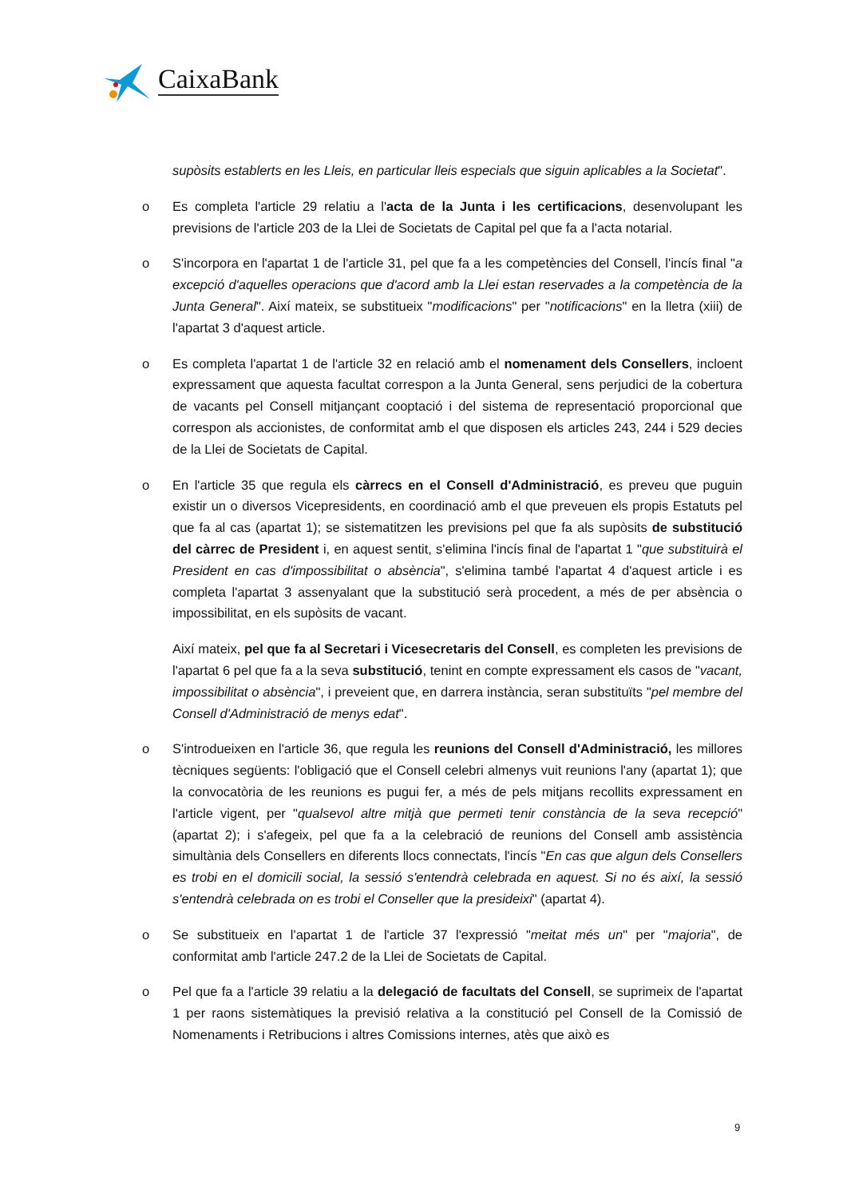CaixaBank
supòsits establerts en les Lleis, en particular lleis especials que siguin aplicables a la Societat".
o Es completa l'article 29 relatiu a l'acta de la Junta i les certificacions, desenvolupant les previsions de l'article 203 de la Llei de Societats de Capital pel que fa a l'acta notarial.
o S'incorpora en l'apartat 1 de l'article 31, pel que fa a les competències del Consell, l'incís final "a excepció d'aquelles operacions que d'acord amb la Llei estan reservades a la competència de la Junta General". Així mateix, se substitueix "modificacions" per "notificacions" en la lletra (xiii) de l'apartat 3 d'aquest article.
o Es completa l'apartat 1 de l'article 32 en relació amb el nomenament dels Consellers, incloent expressament que aquesta facultat correspon a la Junta General, sens perjudici de la cobertura de vacants pel Consell mitjançant cooptació i del sistema de representació proporcional que correspon als accionistes, de conformitat amb el que disposen els articles 243, 244 i 529 decies de la Llei de Societats de Capital.
o En l'article 35 que regula els càrrecs en el Consell d'Administració, es preveu que puguin existir un o diversos Vicepresidents, en coordinació amb el que preveuen els propis Estatuts pel que fa al cas (apartat 1); se sistematitzen les previsions pel que fa als supòsits de substitució del càrrec de President i, en aquest sentit, s'elimina l'incís final de l'apartat 1 "que substituirà el President en cas d'impossibilitat o absència", s'elimina també l'apartat 4 d'aquest article i es completa l'apartat 3 assenyalant que la substitució serà procedent, a més de per absència o impossibilitat, en els supòsits de vacant.
Així mateix, pel que fa al Secretari i Vicesecretaris del Consell, es completen les previsions de l'apartat 6 pel que fa a la seva substitució, tenint en compte expressament els casos de "vacant, impossibilitat o absència", i preveient que, en darrera instància, seran substituïts "pel membre del Consell d'Administració de menys edat".
o S'introdueixen en l'article 36, que regula les reunions del Consell d'Administració, les millores tècniques següents: l'obligació que el Consell celebri almenys vuit reunions l'any (apartat 1); que la convocatòria de les reunions es pugui fer, a més de pels mitjans recollits expressament en l'article vigent, per "qualsevol altre mitjà que permeti tenir constància de la seva recepció" (apartat 2); i s'afegeix, pel que fa a la celebració de reunions del Consell amb assistència simultània dels Consellers en diferents llocs connectats, l'incís "En cas que algun dels Consellers es trobi en el domicili social, la sessió s'entendrà celebrada en aquest. Si no és així, la sessió s'entendrà celebrada on es trobi el Conseller que la presideixi" (apartat 4).
o Se substitueix en l'apartat 1 de l'article 37 l'expressió "meitat més un" per "majoria", de conformitat amb l'article 247.2 de la Llei de Societats de Capital.
o Pel que fa a l'article 39 relatiu a la delegació de facultats del Consell, se suprimeix de l'apartat 1 per raons sistemàtiques la previsió relativa a la constitució pel Consell de la Comissió de Nomenaments i Retribucions i altres Comissions internes, atès que això es
9